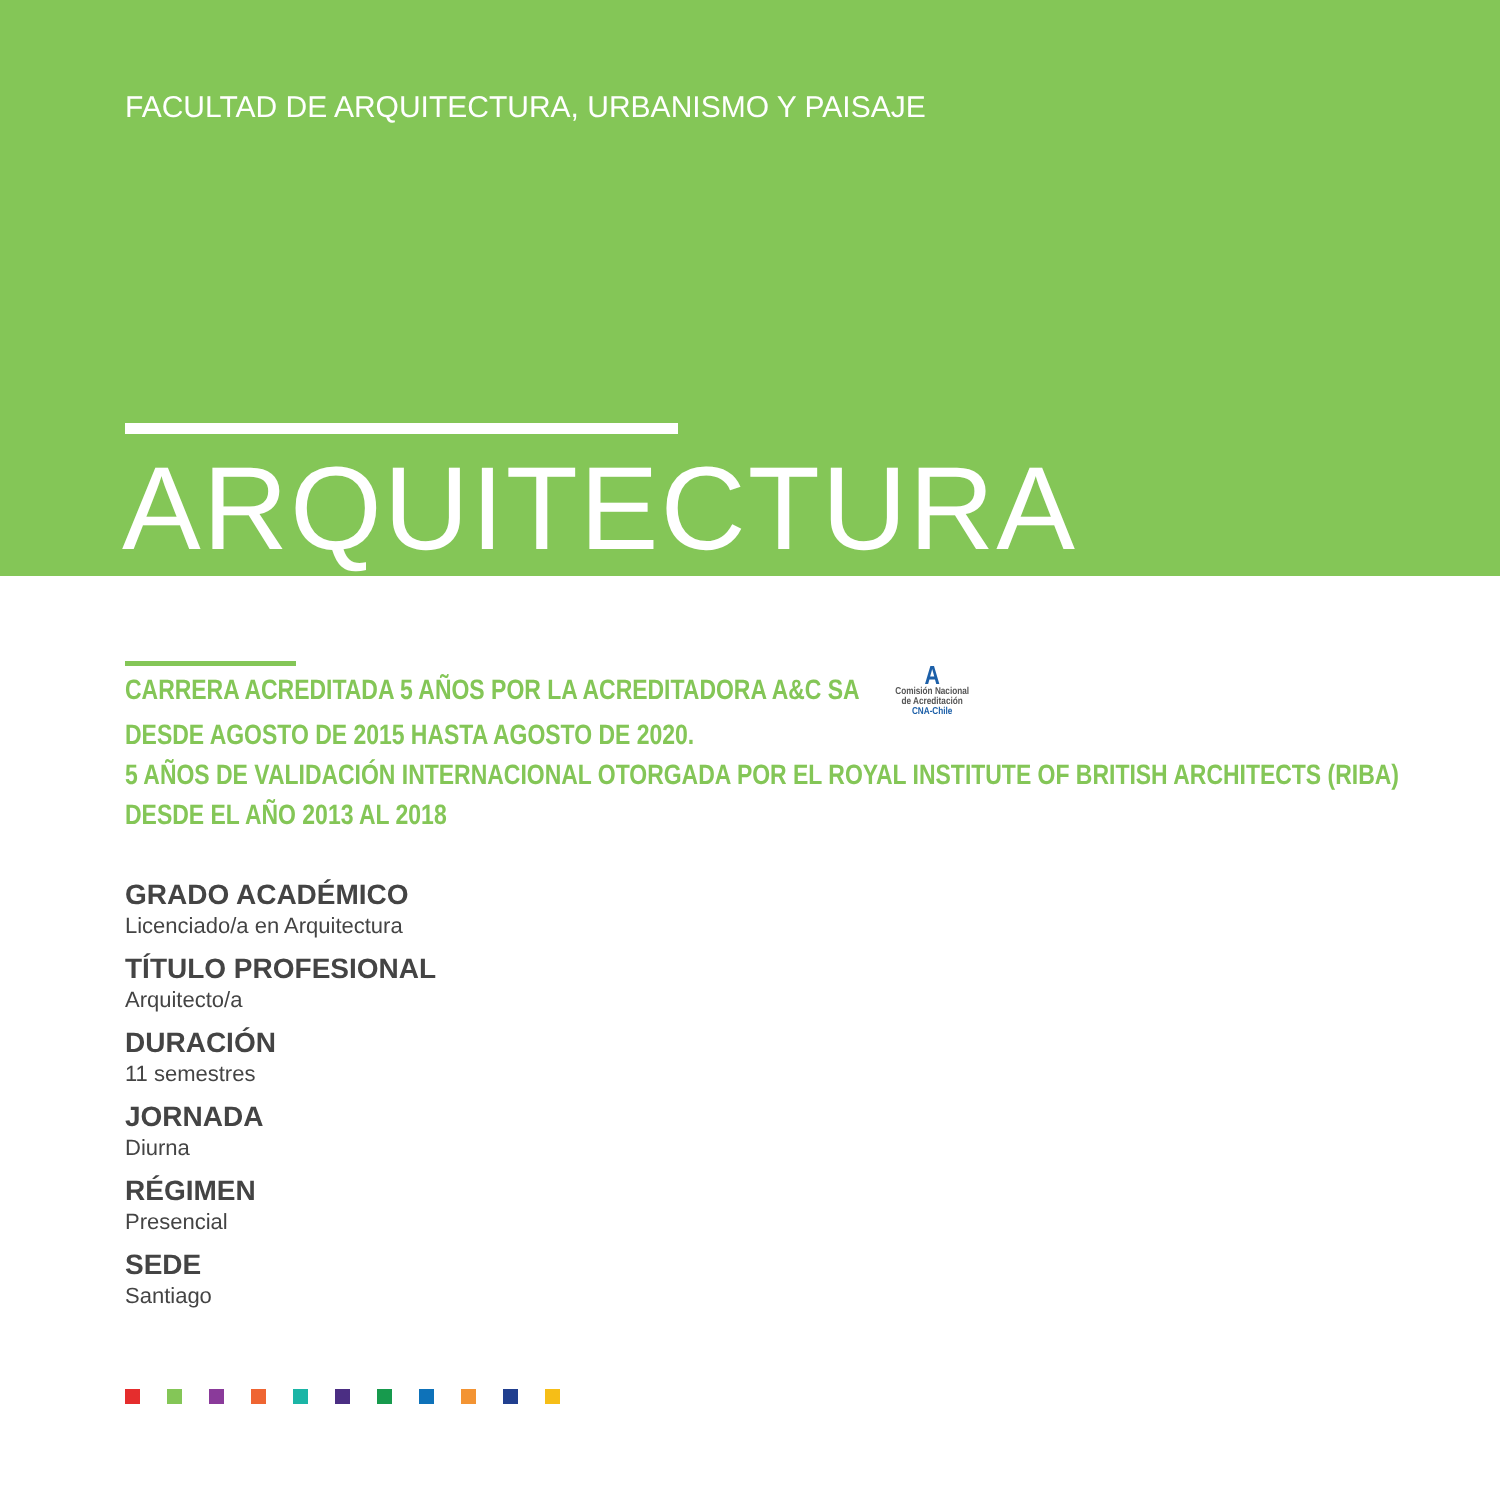FACULTAD DE ARQUITECTURA, URBANISMO Y PAISAJE
ARQUITECTURA
CARRERA ACREDITADA 5 AÑOS POR LA ACREDITADORA A&C SA A
Comisión Nacional
de Acreditación
CNA-Chile
DESDE AGOSTO DE 2015 HASTA AGOSTO DE 2020.
5 AÑOS DE VALIDACIÓN INTERNACIONAL OTORGADA POR EL ROYAL INSTITUTE OF BRITISH ARCHITECTS (RIBA)
DESDE EL AÑO 2013 AL 2018
GRADO ACADÉMICO
Licenciado/a en Arquitectura
TÍTULO PROFESIONAL
Arquitecto/a
DURACIÓN
11 semestres
JORNADA
Diurna
RÉGIMEN
Presencial
SEDE
Santiago